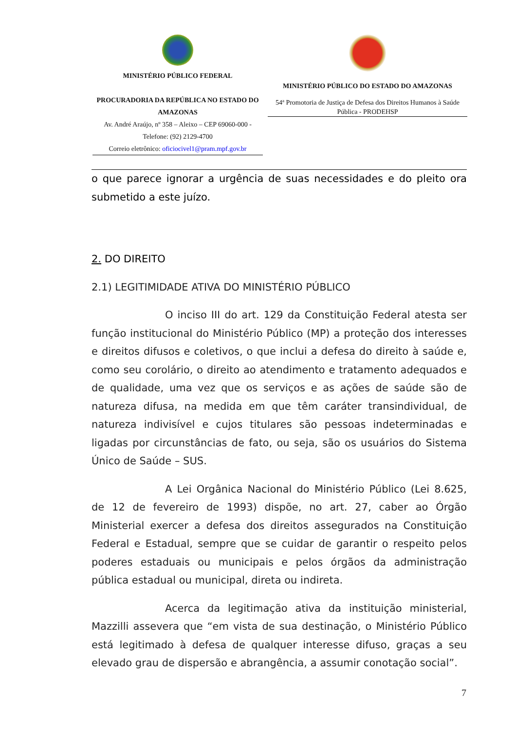MINISTÉRIO PÚBLICO FEDERAL
PROCURADORIA DA REPÚBLICA NO ESTADO DO AMAZONAS
Av. André Araújo, nº 358 – Aleixo – CEP 69060-000 -
Telefone: (92) 2129-4700
Correio eletrônico: oficiocivel1@pram.mpf.gov.br
MINISTÉRIO PÚBLICO DO ESTADO DO AMAZONAS
54ª Promotoria de Justiça de Defesa dos Direitos Humanos à Saúde Pública - PRODEHSP
o que parece ignorar a urgência de suas necessidades e do pleito ora submetido a este juízo.
2. DO DIREITO
2.1) LEGITIMIDADE ATIVA DO MINISTÉRIO PÚBLICO
O inciso III do art. 129 da Constituição Federal atesta ser função institucional do Ministério Público (MP) a proteção dos interesses e direitos difusos e coletivos, o que inclui a defesa do direito à saúde e, como seu corolário, o direito ao atendimento e tratamento adequados e de qualidade, uma vez que os serviços e as ações de saúde são de natureza difusa, na medida em que têm caráter transindividual, de natureza indivisível e cujos titulares são pessoas indeterminadas e ligadas por circunstâncias de fato, ou seja, são os usuários do Sistema Único de Saúde – SUS.
A Lei Orgânica Nacional do Ministério Público (Lei 8.625, de 12 de fevereiro de 1993) dispõe, no art. 27, caber ao Órgão Ministerial exercer a defesa dos direitos assegurados na Constituição Federal e Estadual, sempre que se cuidar de garantir o respeito pelos poderes estaduais ou municipais e pelos órgãos da administração pública estadual ou municipal, direta ou indireta.
Acerca da legitimação ativa da instituição ministerial, Mazzilli assevera que “em vista de sua destinação, o Ministério Público está legitimado à defesa de qualquer interesse difuso, graças a seu elevado grau de dispersão e abrangência, a assumir conotação social”.
7